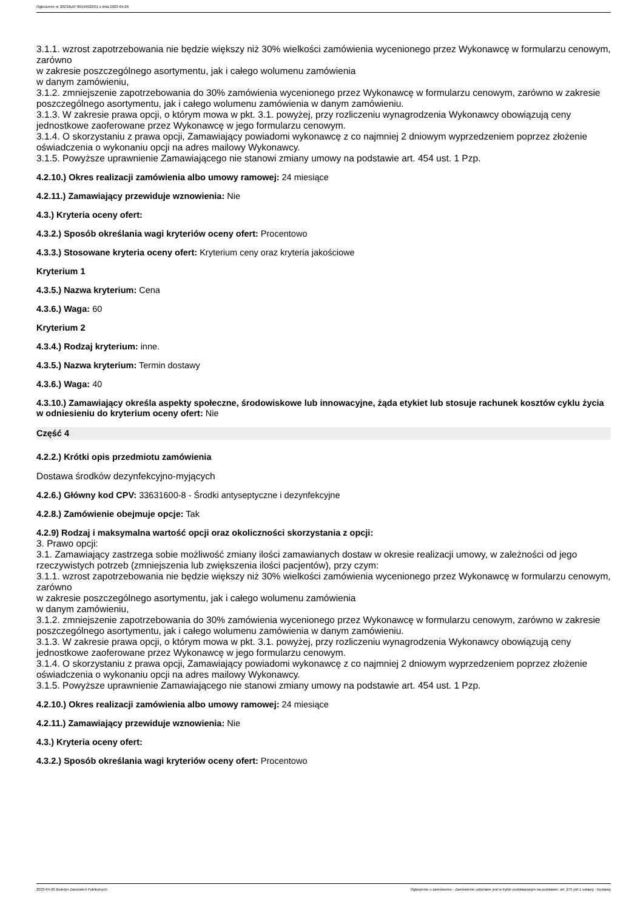Ogłoszenie nr 2023/BZP 00194022/01 z dnia 2023-04-26
3.1.1. wzrost zapotrzebowania nie będzie większy niż 30% wielkości zamówienia wycenionego przez Wykonawcę w formularzu cenowym, zarówno
w zakresie poszczególnego asortymentu, jak i całego wolumenu zamówienia
w danym zamówieniu,
3.1.2. zmniejszenie zapotrzebowania do 30% zamówienia wycenionego przez Wykonawcę w formularzu cenowym, zarówno w zakresie poszczególnego asortymentu, jak i całego wolumenu zamówienia w danym zamówieniu.
3.1.3. W zakresie prawa opcji, o którym mowa w pkt. 3.1. powyżej, przy rozliczeniu wynagrodzenia Wykonawcy obowiązują ceny jednostkowe zaoferowane przez Wykonawcę w jego formularzu cenowym.
3.1.4. O skorzystaniu z prawa opcji, Zamawiający powiadomi wykonawcę z co najmniej 2 dniowym wyprzedzeniem poprzez złożenie oświadczenia o wykonaniu opcji na adres mailowy Wykonawcy.
3.1.5. Powyższe uprawnienie Zamawiającego nie stanowi zmiany umowy na podstawie art. 454 ust. 1 Pzp.
4.2.10.) Okres realizacji zamówienia albo umowy ramowej: 24 miesiące
4.2.11.) Zamawiający przewiduje wznowienia: Nie
4.3.) Kryteria oceny ofert:
4.3.2.) Sposób określania wagi kryteriów oceny ofert: Procentowo
4.3.3.) Stosowane kryteria oceny ofert: Kryterium ceny oraz kryteria jakościowe
Kryterium 1
4.3.5.) Nazwa kryterium: Cena
4.3.6.) Waga: 60
Kryterium 2
4.3.4.) Rodzaj kryterium: inne.
4.3.5.) Nazwa kryterium: Termin dostawy
4.3.6.) Waga: 40
4.3.10.) Zamawiający określa aspekty społeczne, środowiskowe lub innowacyjne, żąda etykiet lub stosuje rachunek kosztów cyklu życia w odniesieniu do kryterium oceny ofert: Nie
Część 4
4.2.2.) Krótki opis przedmiotu zamówienia
Dostawa środków dezynfekcyjno-myjących
4.2.6.) Główny kod CPV: 33631600-8 - Środki antyseptyczne i dezynfekcyjne
4.2.8.) Zamówienie obejmuje opcje: Tak
4.2.9) Rodzaj i maksymalna wartość opcji oraz okoliczności skorzystania z opcji:
3. Prawo opcji:
3.1. Zamawiający zastrzega sobie możliwość zmiany ilości zamawianych dostaw w okresie realizacji umowy, w zależności od jego rzeczywistych potrzeb (zmniejszenia lub zwiększenia ilości pacjentów), przy czym:
3.1.1. wzrost zapotrzebowania nie będzie większy niż 30% wielkości zamówienia wycenionego przez Wykonawcę w formularzu cenowym, zarówno
w zakresie poszczególnego asortymentu, jak i całego wolumenu zamówienia
w danym zamówieniu,
3.1.2. zmniejszenie zapotrzebowania do 30% zamówienia wycenionego przez Wykonawcę w formularzu cenowym, zarówno w zakresie poszczególnego asortymentu, jak i całego wolumenu zamówienia w danym zamówieniu.
3.1.3. W zakresie prawa opcji, o którym mowa w pkt. 3.1. powyżej, przy rozliczeniu wynagrodzenia Wykonawcy obowiązują ceny jednostkowe zaoferowane przez Wykonawcę w jego formularzu cenowym.
3.1.4. O skorzystaniu z prawa opcji, Zamawiający powiadomi wykonawcę z co najmniej 2 dniowym wyprzedzeniem poprzez złożenie oświadczenia o wykonaniu opcji na adres mailowy Wykonawcy.
3.1.5. Powyższe uprawnienie Zamawiającego nie stanowi zmiany umowy na podstawie art. 454 ust. 1 Pzp.
4.2.10.) Okres realizacji zamówienia albo umowy ramowej: 24 miesiące
4.2.11.) Zamawiający przewiduje wznowienia: Nie
4.3.) Kryteria oceny ofert:
4.3.2.) Sposób określania wagi kryteriów oceny ofert: Procentowo
2023-04-26 Biuletyn Zamówień Publicznych Ogłoszenie o zamówieniu - Zamówienie udzielane jest w trybie podstawowym na podstawie: art. 275 pkt 1 ustawy - Dostawy